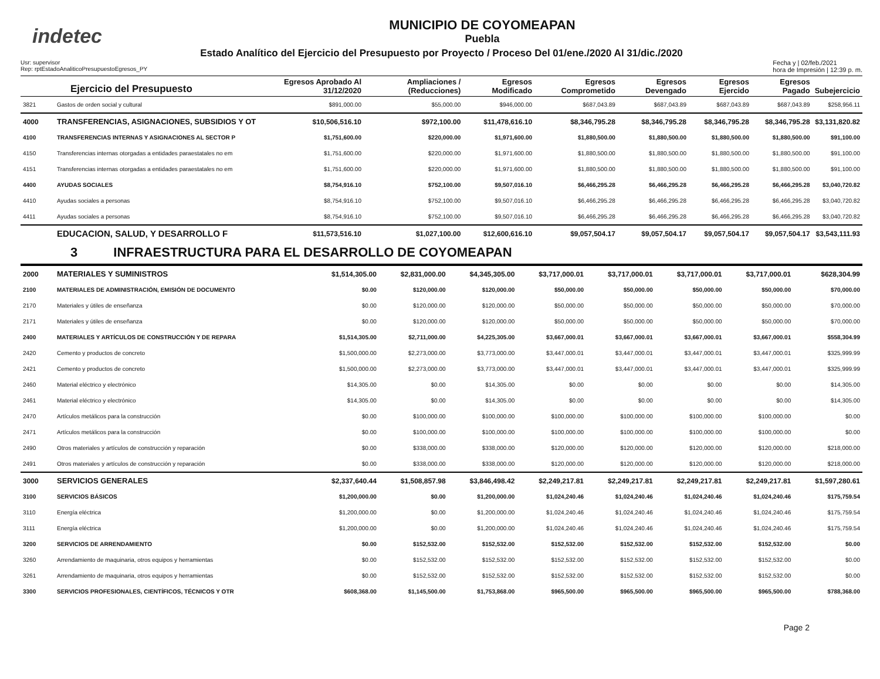indetec
MUNICIPIO DE COYOMEAPAN
Puebla
Estado Analítico del Ejercicio del Presupuesto por Proyecto / Proceso Del 01/ene./2020 Al 31/dic./2020
Usr: supervisor
Rep: rptEstadoAnaliticoPresupuestoEgresos_PY
Fecha y | 02/feb./2021
hora de Impresión | 12:39 p. m.
| Ejercicio del Presupuesto | | Egresos Aprobado Al 31/12/2020 | Ampliaciones / (Reducciones) | Egresos Modificado | Egresos Comprometido | Egresos Devengado | Egresos Ejercido | Egresos Pagado | Subejercicio |
| --- | --- | --- | --- | --- | --- | --- | --- | --- | --- |
| 3821 | Gastos de orden social y cultural | $891,000.00 | $55,000.00 | $946,000.00 | $687,043.89 | $687,043.89 | $687,043.89 | $687,043.89 | $258,956.11 |
| 4000 | TRANSFERENCIAS, ASIGNACIONES, SUBSIDIOS Y OT | $10,506,516.10 | $972,100.00 | $11,478,616.10 | $8,346,795.28 | $8,346,795.28 | $8,346,795.28 | $8,346,795.28 | $3,131,820.82 |
| 4100 | TRANSFERENCIAS INTERNAS Y ASIGNACIONES AL SECTOR P | $1,751,600.00 | $220,000.00 | $1,971,600.00 | $1,880,500.00 | $1,880,500.00 | $1,880,500.00 | $1,880,500.00 | $91,100.00 |
| 4150 | Transferencias internas otorgadas a entidades paraestatales no em | $1,751,600.00 | $220,000.00 | $1,971,600.00 | $1,880,500.00 | $1,880,500.00 | $1,880,500.00 | $1,880,500.00 | $91,100.00 |
| 4151 | Transferencias internas otorgadas a entidades paraestatales no em | $1,751,600.00 | $220,000.00 | $1,971,600.00 | $1,880,500.00 | $1,880,500.00 | $1,880,500.00 | $1,880,500.00 | $91,100.00 |
| 4400 | AYUDAS SOCIALES | $8,754,916.10 | $752,100.00 | $9,507,016.10 | $6,466,295.28 | $6,466,295.28 | $6,466,295.28 | $6,466,295.28 | $3,040,720.82 |
| 4410 | Ayudas sociales a personas | $8,754,916.10 | $752,100.00 | $9,507,016.10 | $6,466,295.28 | $6,466,295.28 | $6,466,295.28 | $6,466,295.28 | $3,040,720.82 |
| 4411 | Ayudas sociales a personas | $8,754,916.10 | $752,100.00 | $9,507,016.10 | $6,466,295.28 | $6,466,295.28 | $6,466,295.28 | $6,466,295.28 | $3,040,720.82 |
| | EDUCACION, SALUD, Y DESARROLLO F | $11,573,516.10 | $1,027,100.00 | $12,600,616.10 | $9,057,504.17 | $9,057,504.17 | $9,057,504.17 | $9,057,504.17 | $3,543,111.93 |
3 INFRAESTRUCTURA PARA EL DESARROLLO DE COYOMEAPAN
| 2000 | MATERIALES Y SUMINISTROS | $1,514,305.00 | $2,831,000.00 | $4,345,305.00 | $3,717,000.01 | $3,717,000.01 | $3,717,000.01 | $3,717,000.01 | $628,304.99 |
| 2100 | MATERIALES DE ADMINISTRACIÓN, EMISIÓN DE DOCUMENTO | $0.00 | $120,000.00 | $120,000.00 | $50,000.00 | $50,000.00 | $50,000.00 | $50,000.00 | $70,000.00 |
| 2170 | Materiales y útiles de enseñanza | $0.00 | $120,000.00 | $120,000.00 | $50,000.00 | $50,000.00 | $50,000.00 | $50,000.00 | $70,000.00 |
| 2171 | Materiales y útiles de enseñanza | $0.00 | $120,000.00 | $120,000.00 | $50,000.00 | $50,000.00 | $50,000.00 | $50,000.00 | $70,000.00 |
| 2400 | MATERIALES Y ARTÍCULOS DE CONSTRUCCIÓN Y DE REPARA | $1,514,305.00 | $2,711,000.00 | $4,225,305.00 | $3,667,000.01 | $3,667,000.01 | $3,667,000.01 | $3,667,000.01 | $558,304.99 |
| 2420 | Cemento y productos de concreto | $1,500,000.00 | $2,273,000.00 | $3,773,000.00 | $3,447,000.01 | $3,447,000.01 | $3,447,000.01 | $3,447,000.01 | $325,999.99 |
| 2421 | Cemento y productos de concreto | $1,500,000.00 | $2,273,000.00 | $3,773,000.00 | $3,447,000.01 | $3,447,000.01 | $3,447,000.01 | $3,447,000.01 | $325,999.99 |
| 2460 | Material eléctrico y electrónico | $14,305.00 | $0.00 | $14,305.00 | $0.00 | $0.00 | $0.00 | $0.00 | $14,305.00 |
| 2461 | Material eléctrico y electrónico | $14,305.00 | $0.00 | $14,305.00 | $0.00 | $0.00 | $0.00 | $0.00 | $14,305.00 |
| 2470 | Artículos metálicos para la construcción | $0.00 | $100,000.00 | $100,000.00 | $100,000.00 | $100,000.00 | $100,000.00 | $100,000.00 | $0.00 |
| 2471 | Artículos metálicos para la construcción | $0.00 | $100,000.00 | $100,000.00 | $100,000.00 | $100,000.00 | $100,000.00 | $100,000.00 | $0.00 |
| 2490 | Otros materiales y artículos de construcción y reparación | $0.00 | $338,000.00 | $338,000.00 | $120,000.00 | $120,000.00 | $120,000.00 | $120,000.00 | $218,000.00 |
| 2491 | Otros materiales y artículos de construcción y reparación | $0.00 | $338,000.00 | $338,000.00 | $120,000.00 | $120,000.00 | $120,000.00 | $120,000.00 | $218,000.00 |
| 3000 | SERVICIOS GENERALES | $2,337,640.44 | $1,508,857.98 | $3,846,498.42 | $2,249,217.81 | $2,249,217.81 | $2,249,217.81 | $2,249,217.81 | $1,597,280.61 |
| 3100 | SERVICIOS BÁSICOS | $1,200,000.00 | $0.00 | $1,200,000.00 | $1,024,240.46 | $1,024,240.46 | $1,024,240.46 | $1,024,240.46 | $175,759.54 |
| 3110 | Energía eléctrica | $1,200,000.00 | $0.00 | $1,200,000.00 | $1,024,240.46 | $1,024,240.46 | $1,024,240.46 | $1,024,240.46 | $175,759.54 |
| 3111 | Energía eléctrica | $1,200,000.00 | $0.00 | $1,200,000.00 | $1,024,240.46 | $1,024,240.46 | $1,024,240.46 | $1,024,240.46 | $175,759.54 |
| 3200 | SERVICIOS DE ARRENDAMIENTO | $0.00 | $152,532.00 | $152,532.00 | $152,532.00 | $152,532.00 | $152,532.00 | $152,532.00 | $0.00 |
| 3260 | Arrendamiento de maquinaria, otros equipos y herramientas | $0.00 | $152,532.00 | $152,532.00 | $152,532.00 | $152,532.00 | $152,532.00 | $152,532.00 | $0.00 |
| 3261 | Arrendamiento de maquinaria, otros equipos y herramientas | $0.00 | $152,532.00 | $152,532.00 | $152,532.00 | $152,532.00 | $152,532.00 | $152,532.00 | $0.00 |
| 3300 | SERVICIOS PROFESIONALES, CIENTÍFICOS, TÉCNICOS Y OTR | $608,368.00 | $1,145,500.00 | $1,753,868.00 | $965,500.00 | $965,500.00 | $965,500.00 | $965,500.00 | $788,368.00 |
Page 2